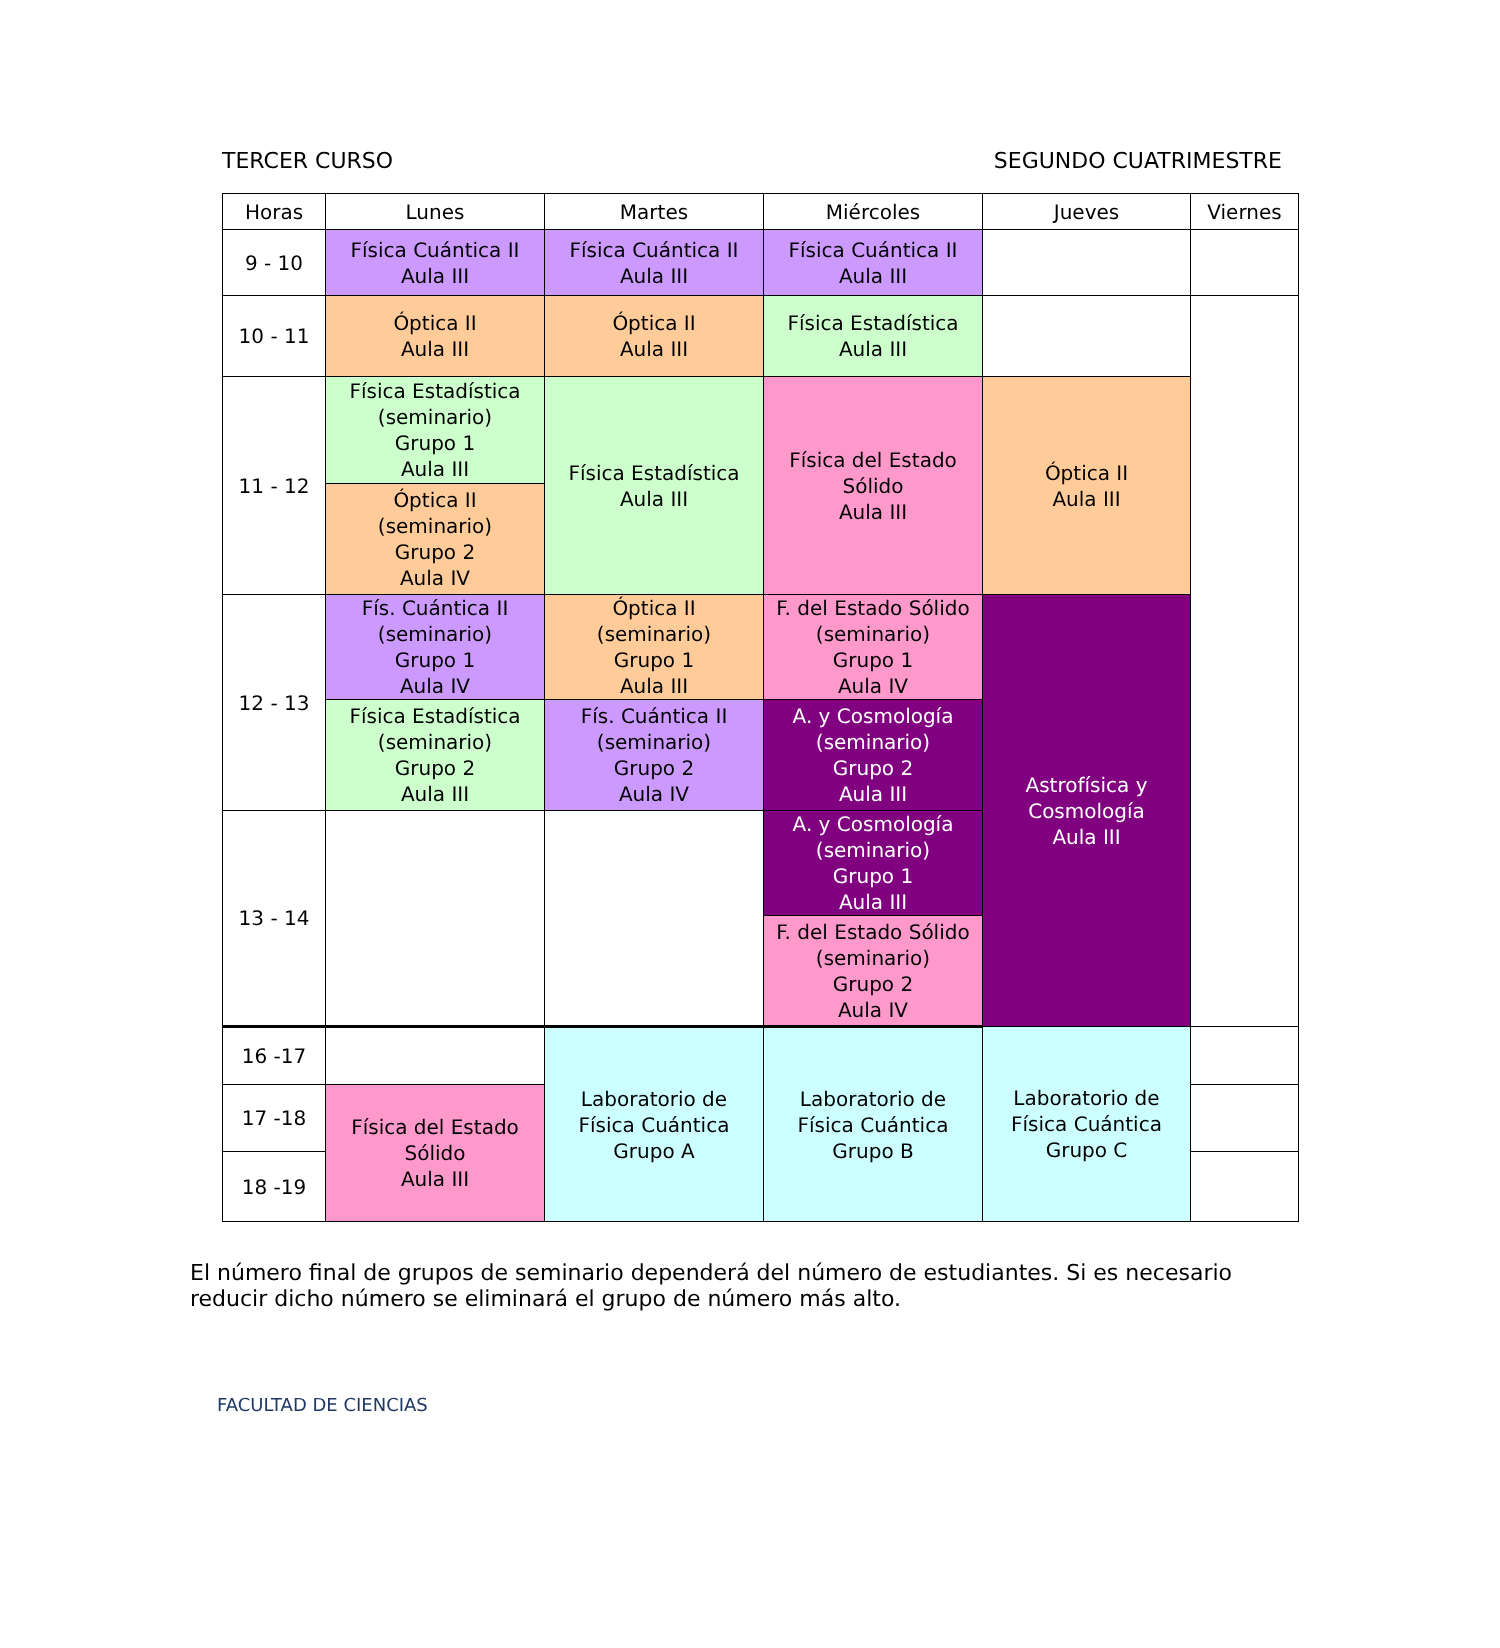TERCER CURSO SEGUNDO CUATRIMESTRE
| Horas | Lunes | Martes | Miércoles | Jueves | Viernes |
| --- | --- | --- | --- | --- | --- |
| 9 - 10 | Física Cuántica II Aula III | Física Cuántica II Aula III | Física Cuántica II Aula III | | |
| 10 - 11 | Óptica II Aula III | Óptica II Aula III | Física Estadística Aula III | | |
| 11 - 12 | Física Estadística (seminario) Grupo 1 Aula III | Física Estadística Aula III | Física del Estado Sólido Aula III | Óptica II Aula III | |
| | Óptica II (seminario) Grupo 2 Aula IV | | | | |
| 12 - 13 | Fís. Cuántica II (seminario) Grupo 1 Aula IV | Óptica II (seminario) Grupo 1 Aula III | F. del Estado Sólido (seminario) Grupo 1 Aula IV | Astrofísica y Cosmología Aula III | |
| | Física Estadística (seminario) Grupo 2 Aula III | Fís. Cuántica II (seminario) Grupo 2 Aula IV | A. y Cosmología (seminario) Grupo 2 Aula III | | |
| 13 - 14 | | | A. y Cosmología (seminario) Grupo 1 Aula III | | |
| | | | F. del Estado Sólido (seminario) Grupo 2 Aula IV | | |
| 16 -17 | | Laboratorio de Física Cuántica Grupo A | Laboratorio de Física Cuántica Grupo B | Laboratorio de Física Cuántica Grupo C | |
| 17 -18 | Física del Estado Sólido Aula III | | | | |
| 18 -19 | | | | | |
El número final de grupos de seminario dependerá del número de estudiantes. Si es necesario reducir dicho número se eliminará el grupo de número más alto.
FACULTAD DE CIENCIAS